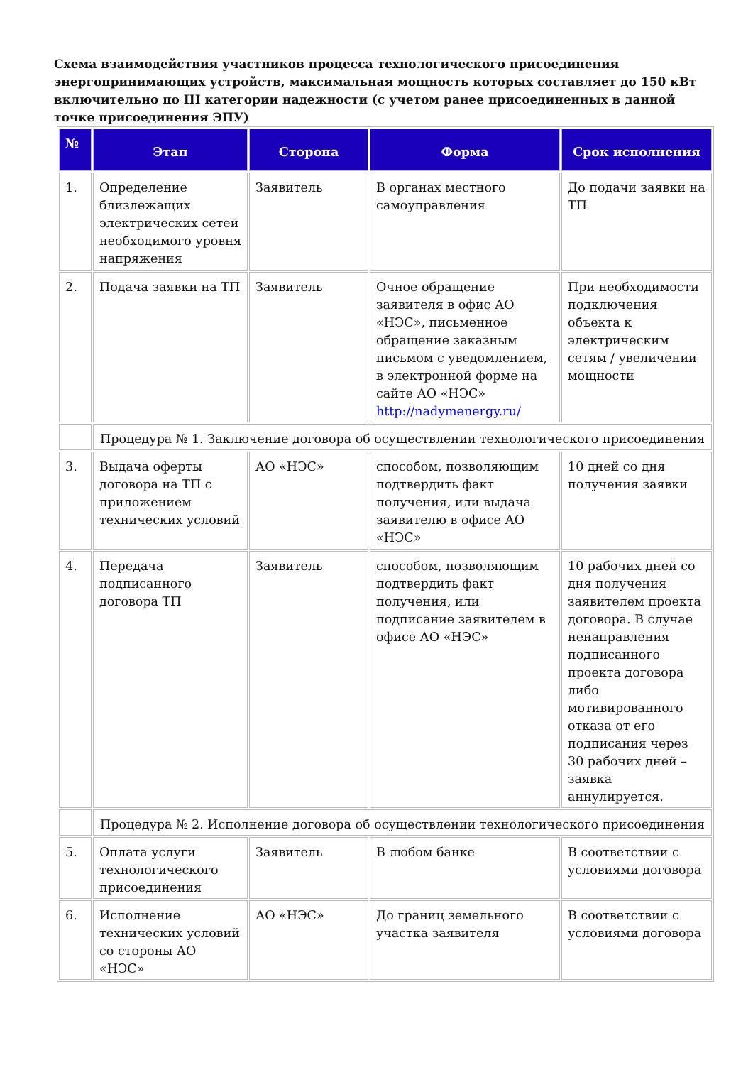Схема взаимодействия участников процесса технологического присоединения энергопринимающих устройств, максимальная мощность которых составляет до 150 кВт включительно по III категории надежности (с учетом ранее присоединенных в данной точке присоединения ЭПУ)
| № | Этап | Сторона | Форма | Срок исполнения |
| --- | --- | --- | --- | --- |
| 1. | Определение близлежащих электрических сетей необходимого уровня напряжения | Заявитель | В органах местного самоуправления | До подачи заявки на ТП |
| 2. | Подача заявки на ТП | Заявитель | Очное обращение заявителя в офис АО «НЭС», письменное обращение заказным письмом с уведомлением, в электронной форме на сайте АО «НЭС» http://nadymenergy.ru/ | При необходимости подключения объекта к электрическим сетям / увеличении мощности |
| | Процедура № 1. Заключение договора об осуществлении технологического присоединения | | | |
| 3. | Выдача оферты договора на ТП с приложением технических условий | АО «НЭС» | способом, позволяющим подтвердить факт получения, или выдача заявителю в офисе АО «НЭС» | 10 дней со дня получения заявки |
| 4. | Передача подписанного договора ТП | Заявитель | способом, позволяющим подтвердить факт получения, или подписание заявителем в офисе АО «НЭС» | 10 рабочих дней со дня получения заявителем проекта договора. В случае ненаправления подписанного проекта договора либо мотивированного отказа от его подписания через 30 рабочих дней – заявка аннулируется. |
| | Процедура № 2. Исполнение договора об осуществлении технологического присоединения | | | |
| 5. | Оплата услуги технологического присоединения | Заявитель | В любом банке | В соответствии с условиями договора |
| 6. | Исполнение технических условий со стороны АО «НЭС» | АО «НЭС» | До границ земельного участка заявителя | В соответствии с условиями договора |